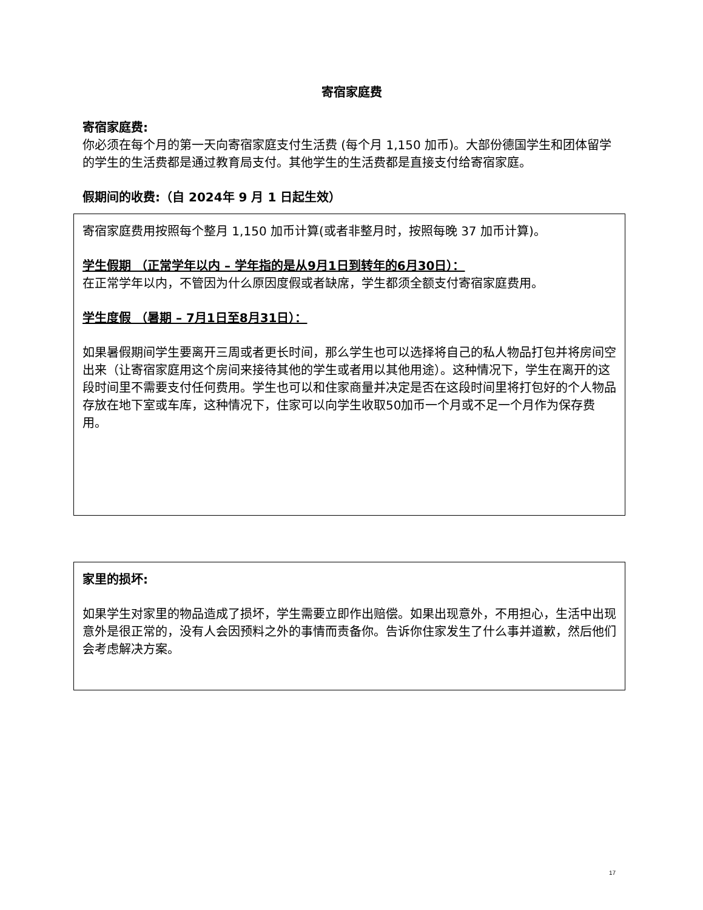寄宿家庭费
寄宿家庭费:
你必须在每个月的第一天向寄宿家庭支付生活费 (每个月 1,150 加币)。大部份德国学生和团体留学的学生的生活费都是通过教育局支付。其他学生的生活费都是直接支付给寄宿家庭。
假期间的收费:（自 2024年 9 月 1 日起生效）
寄宿家庭费用按照每个整月 1,150 加币计算(或者非整月时，按照每晚 37 加币计算)。
学生假期 （正常学年以内 – 学年指的是从9月1日到转年的6月30日）：
在正常学年以内，不管因为什么原因度假或者缺席，学生都须全额支付寄宿家庭费用。
学生度假 （暑期 – 7月1日至8月31日）：
如果暑假期间学生要离开三周或者更长时间，那么学生也可以选择将自己的私人物品打包并将房间空出来（让寄宿家庭用这个房间来接待其他的学生或者用以其他用途）。这种情况下，学生在离开的这段时间里不需要支付任何费用。学生也可以和住家商量并决定是否在这段时间里将打包好的个人物品存放在地下室或车库，这种情况下，住家可以向学生收取50加币一个月或不足一个月作为保存费用。
家里的损坏:
如果学生对家里的物品造成了损坏，学生需要立即作出赔偿。如果出现意外，不用担心，生活中出现意外是很正常的，没有人会因预料之外的事情而责备你。告诉你住家发生了什么事并道歉，然后他们会考虑解决方案。
17